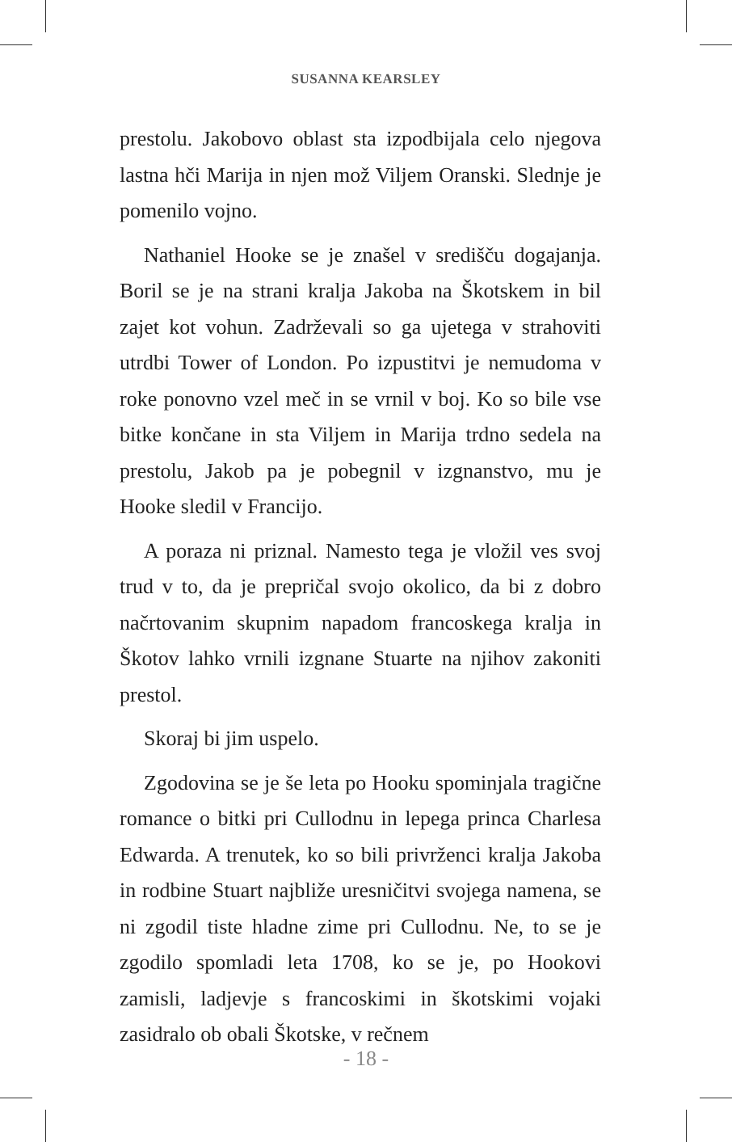SUSANNA KEARSLEY
prestolu. Jakobovo oblast sta izpodbijala celo njegova lastna hči Marija in njen mož Viljem Oranski. Slednje je pomenilo vojno.
Nathaniel Hooke se je znašel v središču dogajanja. Boril se je na strani kralja Jakoba na Škotskem in bil zajet kot vohun. Zadrževali so ga ujetega v strahoviti utrdbi Tower of London. Po izpustitvi je nemudoma v roke ponovno vzel meč in se vrnil v boj. Ko so bile vse bitke končane in sta Viljem in Marija trdno sedela na prestolu, Jakob pa je pobegnil v izgnanstvo, mu je Hooke sledil v Francijo.
A poraza ni priznal. Namesto tega je vložil ves svoj trud v to, da je prepričal svojo okolico, da bi z dobro načrtovanim skupnim napadom francoskega kralja in Škotov lahko vrnili izgnane Stuarte na njihov zakoniti prestol.
Skoraj bi jim uspelo.
Zgodovina se je še leta po Hooku spominjala tragične romance o bitki pri Cullodnu in lepega princa Charlesa Edwarda. A trenutek, ko so bili privrženci kralja Jakoba in rodbine Stuart najbliže uresničitvi svojega namena, se ni zgodil tiste hladne zime pri Cullodnu. Ne, to se je zgodilo spomladi leta 1708, ko se je, po Hookovi zamisli, ladjevje s francoskimi in škotskimi vojaki zasidralo ob obali Škotske, v rečnem
- 18 -